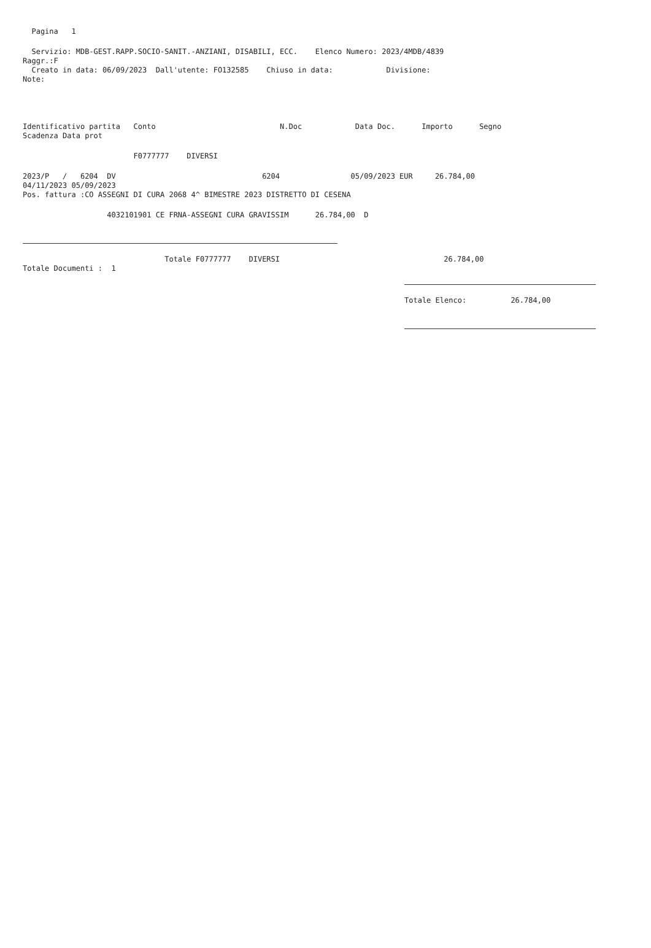Pagina 1
Servizio: MDB-GEST.RAPP.SOCIO-SANIT.-ANZIANI, DISABILI, ECC. Elenco Numero: 2023/4MDB/4839
Raggr.:F
Creato in data: 06/09/2023 Dall'utente: FO132585 Chiuso in data: Divisione:
Note:
Identificativo partita Conto N.Doc Data Doc. Importo Segno
Scadenza Data prot
F0777777 DIVERSI
2023/P / 6204 DV 6204 05/09/2023 EUR 26.784,00
04/11/2023 05/09/2023
Pos. fattura :CO ASSEGNI DI CURA 2068 4^ BIMESTRE 2023 DISTRETTO DI CESENA
4032101901 CE FRNA-ASSEGNI CURA GRAVISSIM 26.784,00 D
Totale F0777777 DIVERSI 26.784,00
Totale Documenti : 1
Totale Elenco: 26.784,00